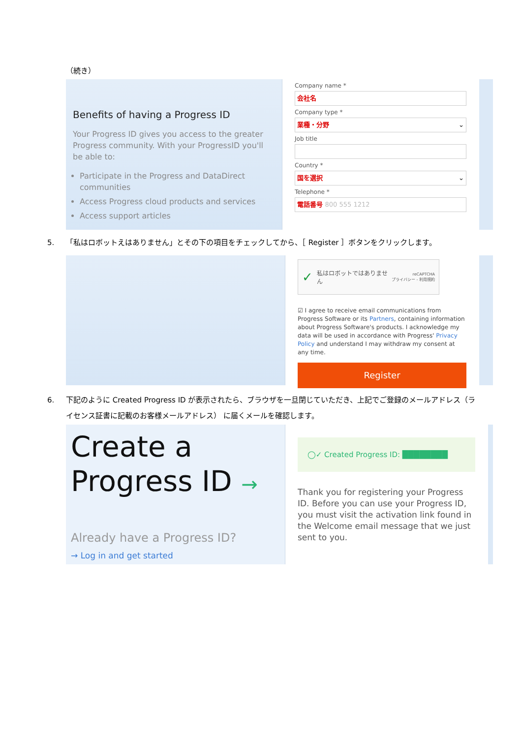（続き）
Benefits of having a Progress ID
Your Progress ID gives you access to the greater Progress community. With your ProgressID you'll be able to:
Participate in the Progress and DataDirect communities
Access Progress cloud products and services
Access support articles
Company name *
会社名
Company type *
業種・分野 ⌄
Job title
Country *
国を選択 ⌄
Telephone *
電話番号 800 555 1212
5. 「私はロボットえはありません」とその下の項目をチェックしてから、［ Register ］ボタンをクリックします。
✓ 私はロボットではありません reCAPTCHA
プライバシー - 利用規約
☑ I agree to receive email communications from Progress Software or its Partners, containing information about Progress Software's products. I acknowledge my data will be used in accordance with Progress' Privacy Policy and understand I may withdraw my consent at any time.
Register
6. 下記のように Created Progress ID が表示されたら、ブラウザを一旦閉じていただき、上記でご登録のメールアドレス（ライセンス証書に記載のお客様メールアドレス） に届くメールを確認します。
Create a
Progress ID →
Already have a Progress ID?
→ Log in and get started
◯✓ Created Progress ID: ████████
Thank you for registering your Progress ID. Before you can use your Progress ID, you must visit the activation link found in the Welcome email message that we just sent to you.